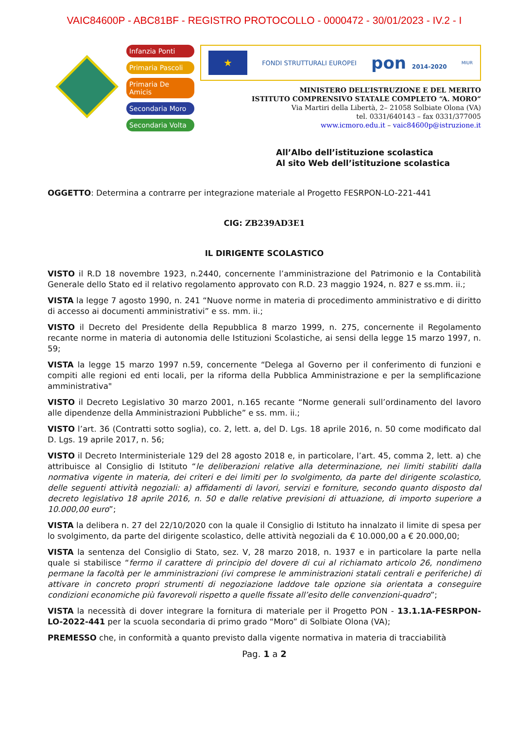VAIC84600P - ABC81BF - REGISTRO PROTOCOLLO - 0000472 - 30/01/2023 - IV.2 - I
Infanzia Ponti
Primaria Pascoli
Primaria De Amicis
Secondaria Moro
Secondaria Volta
★
FONDI STRUTTURALI EUROPEI
pon 2014-2020
MIUR
MINISTERO DELL’ISTRUZIONE E DEL MERITO
ISTITUTO COMPRENSIVO STATALE COMPLETO “A. MORO”
Via Martiri della Libertà, 2– 21058 Solbiate Olona (VA)
tel. 0331/640143 – fax 0331/377005
www.icmoro.edu.it – vaic84600p@istruzione.it
All’Albo dell’istituzione scolastica
Al sito Web dell’istituzione scolastica
OGGETTO: Determina a contrarre per integrazione materiale al Progetto FESRPON-LO-221-441
CIG: ZB239AD3E1
IL DIRIGENTE SCOLASTICO
VISTO il R.D 18 novembre 1923, n.2440, concernente l’amministrazione del Patrimonio e la Contabilità Generale dello Stato ed il relativo regolamento approvato con R.D. 23 maggio 1924, n. 827 e ss.mm. ii.;
VISTA la legge 7 agosto 1990, n. 241 “Nuove norme in materia di procedimento amministrativo e di diritto di accesso ai documenti amministrativi” e ss. mm. ii.;
VISTO il Decreto del Presidente della Repubblica 8 marzo 1999, n. 275, concernente il Regolamento recante norme in materia di autonomia delle Istituzioni Scolastiche, ai sensi della legge 15 marzo 1997, n. 59;
VISTA la legge 15 marzo 1997 n.59, concernente “Delega al Governo per il conferimento di funzioni e compiti alle regioni ed enti locali, per la riforma della Pubblica Amministrazione e per la semplificazione amministrativa"
VISTO il Decreto Legislativo 30 marzo 2001, n.165 recante “Norme generali sull’ordinamento del lavoro alle dipendenze della Amministrazioni Pubbliche” e ss. mm. ii.;
VISTO l’art. 36 (Contratti sotto soglia), co. 2, lett. a, del D. Lgs. 18 aprile 2016, n. 50 come modificato dal D. Lgs. 19 aprile 2017, n. 56;
VISTO il Decreto Interministeriale 129 del 28 agosto 2018 e, in particolare, l’art. 45, comma 2, lett. a) che attribuisce al Consiglio di Istituto “le deliberazioni relative alla determinazione, nei limiti stabiliti dalla normativa vigente in materia, dei criteri e dei limiti per lo svolgimento, da parte del dirigente scolastico, delle seguenti attività negoziali: a) affidamenti di lavori, servizi e forniture, secondo quanto disposto dal decreto legislativo 18 aprile 2016, n. 50 e dalle relative previsioni di attuazione, di importo superiore a 10.000,00 euro”;
VISTA la delibera n. 27 del 22/10/2020 con la quale il Consiglio di Istituto ha innalzato il limite di spesa per lo svolgimento, da parte del dirigente scolastico, delle attività negoziali da € 10.000,00 a € 20.000,00;
VISTA la sentenza del Consiglio di Stato, sez. V, 28 marzo 2018, n. 1937 e in particolare la parte nella quale si stabilisce “fermo il carattere di principio del dovere di cui al richiamato articolo 26, nondimeno permane la facoltà per le amministrazioni (ivi comprese le amministrazioni statali centrali e periferiche) di attivare in concreto propri strumenti di negoziazione laddove tale opzione sia orientata a conseguire condizioni economiche più favorevoli rispetto a quelle fissate all’esito delle convenzioni-quadro”;
VISTA la necessità di dover integrare la fornitura di materiale per il Progetto PON - 13.1.1A-FESRPON-LO-2022-441 per la scuola secondaria di primo grado “Moro” di Solbiate Olona (VA);
PREMESSO che, in conformità a quanto previsto dalla vigente normativa in materia di tracciabilità
Pag. 1 a 2